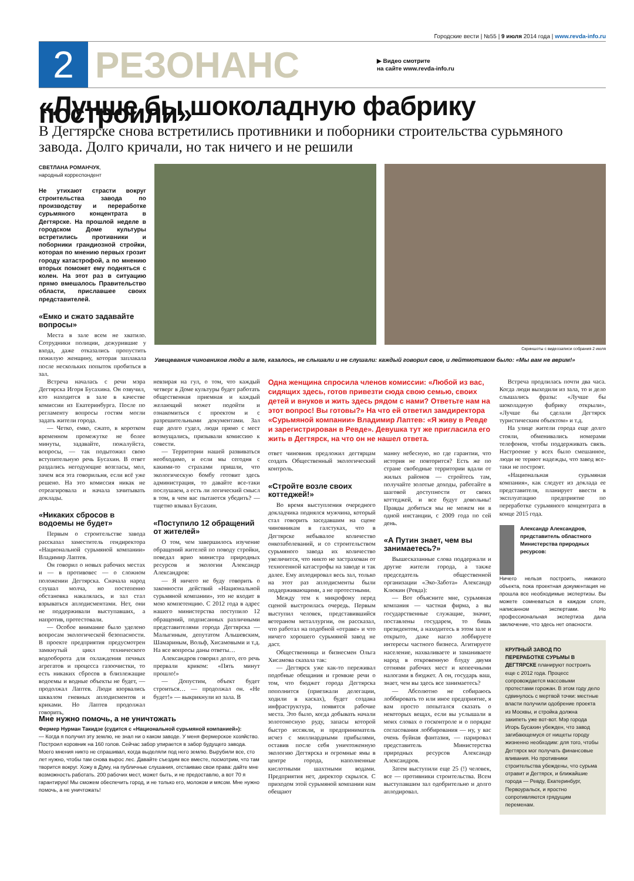Городские вести | №55 | 9 июля 2014 года | www.revda-info.ru
2
РЕЗОНАНС
▶ Видео смотрите
на сайте www.revda-info.ru
«Лучше бы шоколадную фабрику построили»
В Дегтярске снова встретились противники и поборники строительства сурьмяного завода. Долго кричали, но так ничего и не решили
СВЕТЛАНА РОМАНЧУК,
народный корреспондент
Не утихают страсти вокруг строительства завода по производству и переработке сурьмяного концентрата в Дегтярске. На прошлой неделе в городском Доме культуры встретились противники и поборники грандиозной стройки, которая по мнению первых грозит городу катастрофой, а по мнению вторых поможет ему подняться с колен. На этот раз в ситуацию прямо вмешалось Правительство области, приславшее своих представителей.
«Емко и сжато задавайте вопросы»
Места в зале всем не хватило. Сотрудники полиции, дежурившие у входа, даже отказались пропустить пожилую женщину, которая заплакала после нескольких попыток пробиться в зал.
Скриншоты с видеозаписи собрания 2 июля
Увещевания чиновников люди в зале, казалось, не слышали и не слушали: каждый говорил свое, и лейтмотивом было: «Мы вам не верим!»
Встреча началась с речи мэра Дегтярска Игоря Бусахина. Он озвучил, кто находится в зале в качестве комиссии из Екатеринбурга. После по регламенту вопросы гостям могли задать жители города.
— Четко, емко, сжато, в коротком временном промежутке не более минуты, задавайте, пожалуйста, вопросы, — так подытожил свою вступительную речь Бусахин. В ответ раздались негодующие возгласы, мол, зачем вся эта говорильня, если всё уже решено. На это комиссия никак не отреагировала и начала зачитывать доклады.
«Никаких сбросов в водоемы не будет»
Первым о строительстве завода рассказал заместитель гендиректора «Национальной сурьмяной компании» Владимир Лаптев.
Он говорил о новых рабочих местах и — в противовес — о сложном положении Дегтярска. Сначала народ слушал молча, но постепенно обстановка накалялась, и зал стал взрываться аплодисментами. Нет, они не поддерживали выступавших, а напротив, протестовали.
— Особое внимание было уделено вопросам экологической безопасности. В проекте предприятия предусмотрен замкнутый цикл технического водооборота для охлаждения печных агрегатов и процесса газоочистки, то есть никаких сбросов в близлежащие водоемы и водные объекты не будет, — продолжал Лаптев. Люди взорвались шквалом гневных аплодисментов и криками. Но Лаптев продолжал говорить,
невзирая на гул, о том, что каждый четверг в Доме культуры будет работать общественная приемная и каждый желающий может подойти и ознакомиться с проектом и с разрешительными документами. Зал еще долго гудел, люди прямо с мест возмущались, призывали комиссию к совести.
— Территории нашей развиваться необходимо, и если мы сегодня с какими-то страхами пришли, что экологическую бомбу готовит здесь администрация, то давайте все-таки послушаем, а есть ли логический смысл в том, в чем вас пытаются убедить? — тщетно взывал Бусахин.
«Поступило 12 обращений от жителей»
О том, чем завершилось изучение обращений жителей по поводу стройки, поведал врио министра природных ресурсов и экологии Александр Александров:
— Я ничего не буду говорить о законности действий «Национальной сурьмяной компании», это не входит в мою компетенцию. С 2012 года в адрес нашего министерства поступило 12 обращений, подписанных различными представителями города Дегтярска — Малыгиным, депутатом Альшевским, Шамариным, Вольф, Хисамовыми и т.д. На все вопросы даны ответы…
Александров говорил долго, его речь прервали криком: «Пять минут прошло!»
— Допустим, объект будет строиться… — продолжал он. «Не будет!» — выкрикнули из зала. В
Одна женщина спросила членов комиссии: «Любой из вас, сидящих здесь, готов привезти сюда свою семью, своих детей и внуков и жить здесь рядом с нами? Ответьте нам на этот вопрос! Вы готовы?» На что ей ответил замдиректора «Сурьмяной компании» Владимир Лаптев: «Я живу в Ревде и зарегистрирован в Ревде». Девушка тут же пригласила его жить в Дегтярск, на что он не нашел ответа.
ответ чиновник предложил дегтярцам создать Общественный экологический контроль.
«Стройте возле своих коттеджей!»
Во время выступления очередного докладчика поднялся мужчина, который стал говорить заседавшим на сцене чиновникам в галстуках, что в Дегтярске небывалое количество онкозаболеваний, и со строительством сурьмяного завода их количество увеличится, что никто не застрахован от техногенной катастрофы на заводе и так далее. Ему аплодировал весь зал, только на этот раз аплодисменты были поддерживающими, а не протестными.
Между тем к микрофону перед сценой выстроилась очередь. Первым выступил человек, представившийся ветераном металлургии, он рассказал, что работал на подобной «отраве» и что ничего хорошего сурьмяной завод не даст.
Общественница и бизнесмен Ольга Хисамова сказала так:
— Дегтярск уже как-то переживал подобные обещания и громкие речи о том, что бюджет города Дегтярска пополнится (приезжали делегации, ходили в касках), будет создана инфраструктура, появятся рабочие места. Это было, когда добывать начали золотоносную руду, запасы которой быстро иссякли, и предприниматель исчез с миллиардными прибылями, оставив после себя уничтоженную экологию Дегтярска и огромные ямы в центре города, наполненные кислотными шахтными водами. Предприятия нет, директор скрылся. С приходом этой сурьмяной компании нам обещают
манну небесную, но где гарантии, что история не повторится? Есть же по стране свободные территории вдали от жилых районов — стройтесь там, получайте золотые доходы, работайте в шаговой доступности от своих коттеджей, и все будут довольны! Правды добиться мы не можем ни в одной инстанции, с 2009 года по сей день.
«А Путин знает, чем вы занимаетесь?»
Вышесказанные слова поддержали и другие жители города, а также председатель общественной организации «Эко-Забота» Александр Клюкин (Ревда):
— Вот объясните мне, сурьмяная компания — частная фирма, а вы государственные служащие, значит, поставлены государем, то бишь президентом, а находитесь в этом зале и открыто, даже нагло лоббируете интересы частного бизнеса. Агитируете население, нахваливаете и заманиваете народ в откровенную блуду двумя сотнями рабочих мест и копеечными налогами в бюджет. А он, государь ваш, знает, чем вы здесь все занимаетесь?
— Абсолютно не собираюсь лоббировать то или иное предприятие, я вам просто попытался сказать о некоторых вещах, если вы услышали в моих словах о госконтроле и о порядке согласования лоббирования — ну, у вас очень буйная фантазия, — парировал представитель Министерства природных ресурсов Александр Александров.
Затем выступили еще 25 (!) человек, все — противники строительства. Всем выступавшим зал одобрительно и долго аплодировал.
Встреча продлилась почти два часа. Когда люди выходили из зала, то и дело слышались фразы: «Лучше бы шоколадную фабрику открыли», «Лучше бы сделали Дегтярск туристическим объектом» и т.д.
На улице жители города еще долго стояли, обменивались номерами телефонов, чтобы поддерживать связь. Настроение у всех было смешанное, люди не теряют надежды, что завод все-таки не построят.
«Национальная сурьмяная компания», как следует из доклада ее представителя, планирует ввести в эксплуатацию предприятие по переработке сурьмяного концентрата в конце 2015 года.
Александр Александров, представитель областного Министерства природных ресурсов:
Ничего нельзя построить, никакого объекта, пока проектная документация не прошла все необходимые экспертизы. Вы можете сомневаться в каждом слоге, написанном экспертами. Но профессиональная экспертиза дала заключение, что здесь нет опасности.
КРУПНЫЙ ЗАВОД ПО ПЕРЕРАБОТКЕ СУРЬМЫ В ДЕГТЯРСКЕ планируют построить еще с 2012 года. Процесс сопровождается массовыми протестами горожан. В этом году дело сдвинулось с мертвой точки: местные власти получили одобрение проекта из Москвы, и стройка должна закипеть уже вот-вот. Мэр города Игорь Бусахин убежден, что завод загибающемуся от нищеты городу жизненно необходим: для того, чтобы Дегтярск мог получать финансовые вливания. Но противники строительства убеждены, что сурьма отравит и Дегтярск, и ближайшие города — Ревду, Екатеринбург, Первоуральск, и яростно сопротивляются грядущим переменам.
Мне нужно помочь, а не уничтожать
Фермер Нурман Такидзе (судится с «Национальной сурьмяной компанией»):
— Когда я получил эту землю, не знал ни о каком заводе. У меня фермерское хозяйство. Построил коровник на 160 голов. Сейчас забор упирается в забор будущего завода. Моего мнения никто не спрашивал, когда выделяли под него землю. Вырубили все, сто лет нужно, чтобы там снова вырос лес. Давайте съездим все вместе, посмотрим, что там творится вокруг. Хожу в Думу, на публичные слушания, отстаиваю свои права: дайте мне возможность работать. 200 рабочих мест, может быть, и не предоставлю, а вот 70 я гарантирую! Мы сможем обеспечить город, и не только его, молоком и мясом. Мне нужно помочь, а не уничтожать!